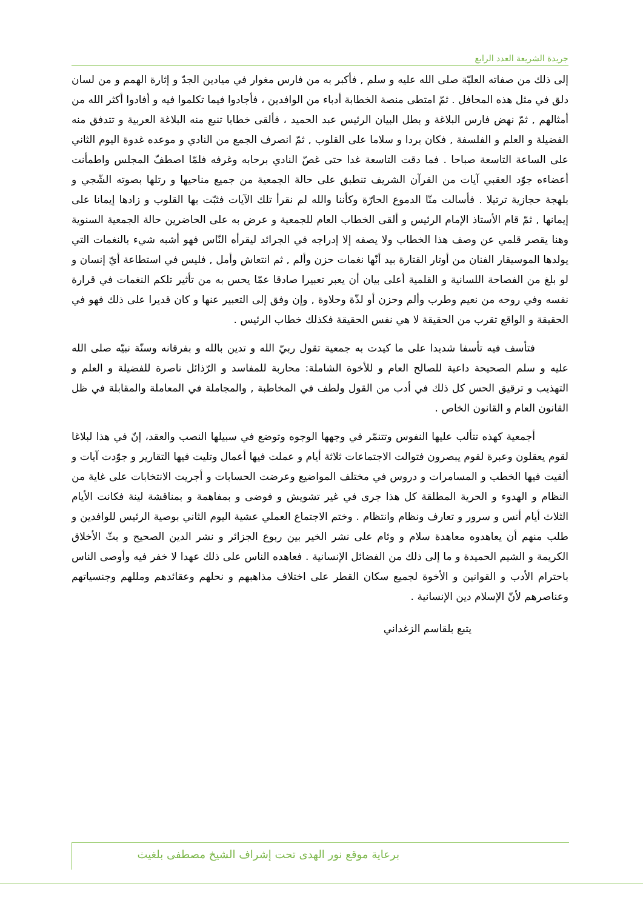جريدة الشريعة العدد الرابع
إلى ذلك من صفاته العليّة صلى الله عليه و سلم , فأكبر به من فارس مغوار في ميادين الجدّ و إثارة الهمم و من لسان دلق في مثل هذه المحافل . ثمّ امتطى منصة الخطابة أدباء من الوافدين ، فأجادوا فيما تكلموا فيه و أفادوا أكثر الله من أمثالهم , ثمّ نهض فارس البلاغة و بطل البيان الرئيس عبد الحميد ، فألقى خطابا تنبع منه البلاغة العربية و تتدفق منه الفضيلة و العلم و الفلسفة , فكان بردا و سلاما على القلوب , ثمّ انصرف الجمع من النادي و موعده غدوة اليوم الثاني على الساعة التاسعة صباحا . فما دقت التاسعة غدا حتى غصّ النادي برحابه وغرفه فلمّا اصطفّ المجلس واطمأنت أعضاءه جوّد العقبي آيات من القرآن الشريف تنطبق على حالة الجمعية من جميع مناحيها و رتلها بصوته الشّجي و بلهجة حجازية ترتيلا . فأسالت منّا الدموع الحارّة وكأننا والله لم نقرأ تلك الآيات فثبّت بها القلوب و زادها إيمانا على إيمانها , ثمّ قام الأستاذ الإمام الرئيس و ألقى الخطاب العام للجمعية و عرض به على الحاضرين حالة الجمعية السنوية وهنا يقصر قلمي عن وصف هذا الخطاب ولا يصفه إلا إدراجه في الجرائد ليقرأه النّاس فهو أشبه شيء بالنغمات التي يولدها الموسيقار الفنان من أوتار القتارة بيد أنّها نغمات حزن وألم , ثم انتعاش وأمل , فليس في استطاعة أيّ إنسان و لو بلغ من الفصاحة اللسانية و القلمية أعلى بيان أن يعبر تعبيرا صادقا عمّا يحس به من تأثير تلكم النغمات في قرارة نفسه وفي روحه من نعيم وطرب وألم وحزن أو لذّة وحلاوة , وإن وفق إلى التعبير عنها و كان قديرا على ذلك فهو في الحقيقة و الواقع تقرب من الحقيقة لا هي نفس الحقيقة فكذلك خطاب الرئيس .
فتأسف فيه تأسفا شديدا على ما كيدت به جمعية تقول ربيّ الله و تدين بالله و بفرقانه وسنّة نبيّه صلى الله عليه و سلم الصحيحة داعية للصالح العام و للأخوة الشاملة: محاربة للمفاسد و الرّذائل ناصرة للفضيلة و العلم و التهذيب و ترقيق الحس كل ذلك في أدب من القول ولطف في المخاطبة , والمجاملة في المعاملة والمقابلة في ظل القانون العام و القانون الخاص .
أجمعية كهذه تتألب عليها النفوس وتتنمّر في وجهها الوجوه وتوضع في سبيلها النصب والعقد، إنّ في هذا لبلاغا لقوم يعقلون وعبرة لقوم يبصرون فتوالت الاجتماعات ثلاثة أيام و عملت فيها أعمال وتليت فيها التقارير و جوّدت آيات و ألقيت فيها الخطب و المسامرات و دروس في مختلف المواضيع وعرضت الحسابات و أجريت الانتخابات على غاية من النظام و الهدوء و الحرية المطلقة كل هذا جرى في غير تشويش و فوضى و بمفاهمة و بمناقشة لينة فكانت الأيام الثلاث أيام أنس و سرور و تعارف ونظام وانتظام . وختم الاجتماع العملي عشية اليوم الثاني بوصية الرئيس للوافدين و طلب منهم أن يعاهدوه معاهدة سلام و وئام على نشر الخير بين ربوع الجزائر و نشر الدين الصحيح و بثّ الأخلاق الكريمة و الشيم الحميدة و ما إلى ذلك من الفضائل الإنسانية . فعاهده الناس على ذلك عهدا لا خفر فيه وأوصى الناس باحترام الأدب و القوانين و الأخوة لجميع سكان القطر على اختلاف مذاهبهم و نحلهم وعقائدهم ومللهم وجنسياتهم وعناصرهم لأنّ الإسلام دين الإنسانية .
يتبع بلقاسم الزغداني
برعاية موقع نور الهدى تحت إشراف الشيخ مصطفى بلغيث